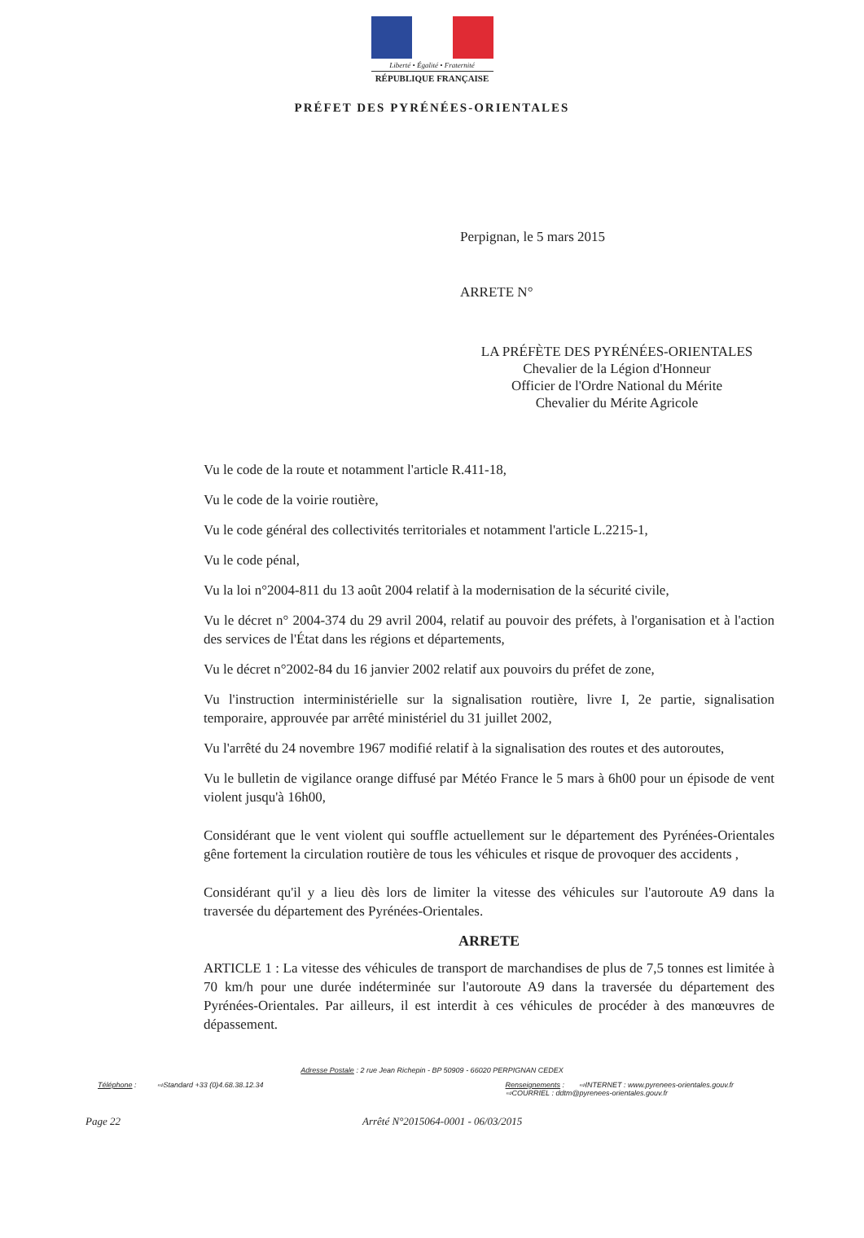Liberté • Égalité • Fraternité
RÉPUBLIQUE FRANÇAISE
PRÉFET DES PYRÉNÉES-ORIENTALES
Perpignan, le 5 mars 2015
ARRETE N°
LA PRÉFÈTE DES PYRÉNÉES-ORIENTALES
Chevalier de la Légion d'Honneur
Officier de l'Ordre National du Mérite
Chevalier du Mérite Agricole
Vu le code de la route et notamment l'article R.411-18,
Vu le code de la voirie routière,
Vu le code général des collectivités territoriales et notamment l'article L.2215-1,
Vu le code pénal,
Vu la loi n°2004-811 du 13 août 2004 relatif à la modernisation de la sécurité civile,
Vu le décret n° 2004-374 du 29 avril 2004, relatif au pouvoir des préfets, à l'organisation et à l'action des services de l'État dans les régions et départements,
Vu le décret n°2002-84 du 16 janvier 2002 relatif aux pouvoirs du préfet de zone,
Vu l'instruction interministérielle sur la signalisation routière, livre I, 2e partie, signalisation temporaire, approuvée par arrêté ministériel du 31 juillet 2002,
Vu l'arrêté du 24 novembre 1967 modifié relatif à la signalisation des routes et des autoroutes,
Vu le bulletin de vigilance orange diffusé par Météo France le 5 mars à 6h00 pour un épisode de vent violent jusqu'à 16h00,
Considérant que le vent violent qui souffle actuellement sur le département des Pyrénées-Orientales gêne fortement la circulation routière de tous les véhicules et risque de provoquer des accidents ,
Considérant qu'il y a lieu dès lors de limiter la vitesse des véhicules sur l'autoroute A9 dans la traversée du département des Pyrénées-Orientales.
ARRETE
ARTICLE 1 : La vitesse des véhicules de transport de marchandises de plus de 7,5 tonnes est limitée à 70 km/h pour une durée indéterminée sur l'autoroute A9 dans la traversée du département des Pyrénées-Orientales. Par ailleurs, il est interdit à ces véhicules de procéder à des manœuvres de dépassement.
Adresse Postale : 2 rue Jean Richepin - BP 50909 - 66020 PERPIGNAN CEDEX
Téléphone : ⇨Standard +33 (0)4.68.38.12.34 Renseignements : ⇨INTERNET : www.pyrenees-orientales.gouv.fr
⇨COURRIEL : ddtm@pyrenees-orientales.gouv.fr
Page 22 Arrêté N°2015064-0001 - 06/03/2015